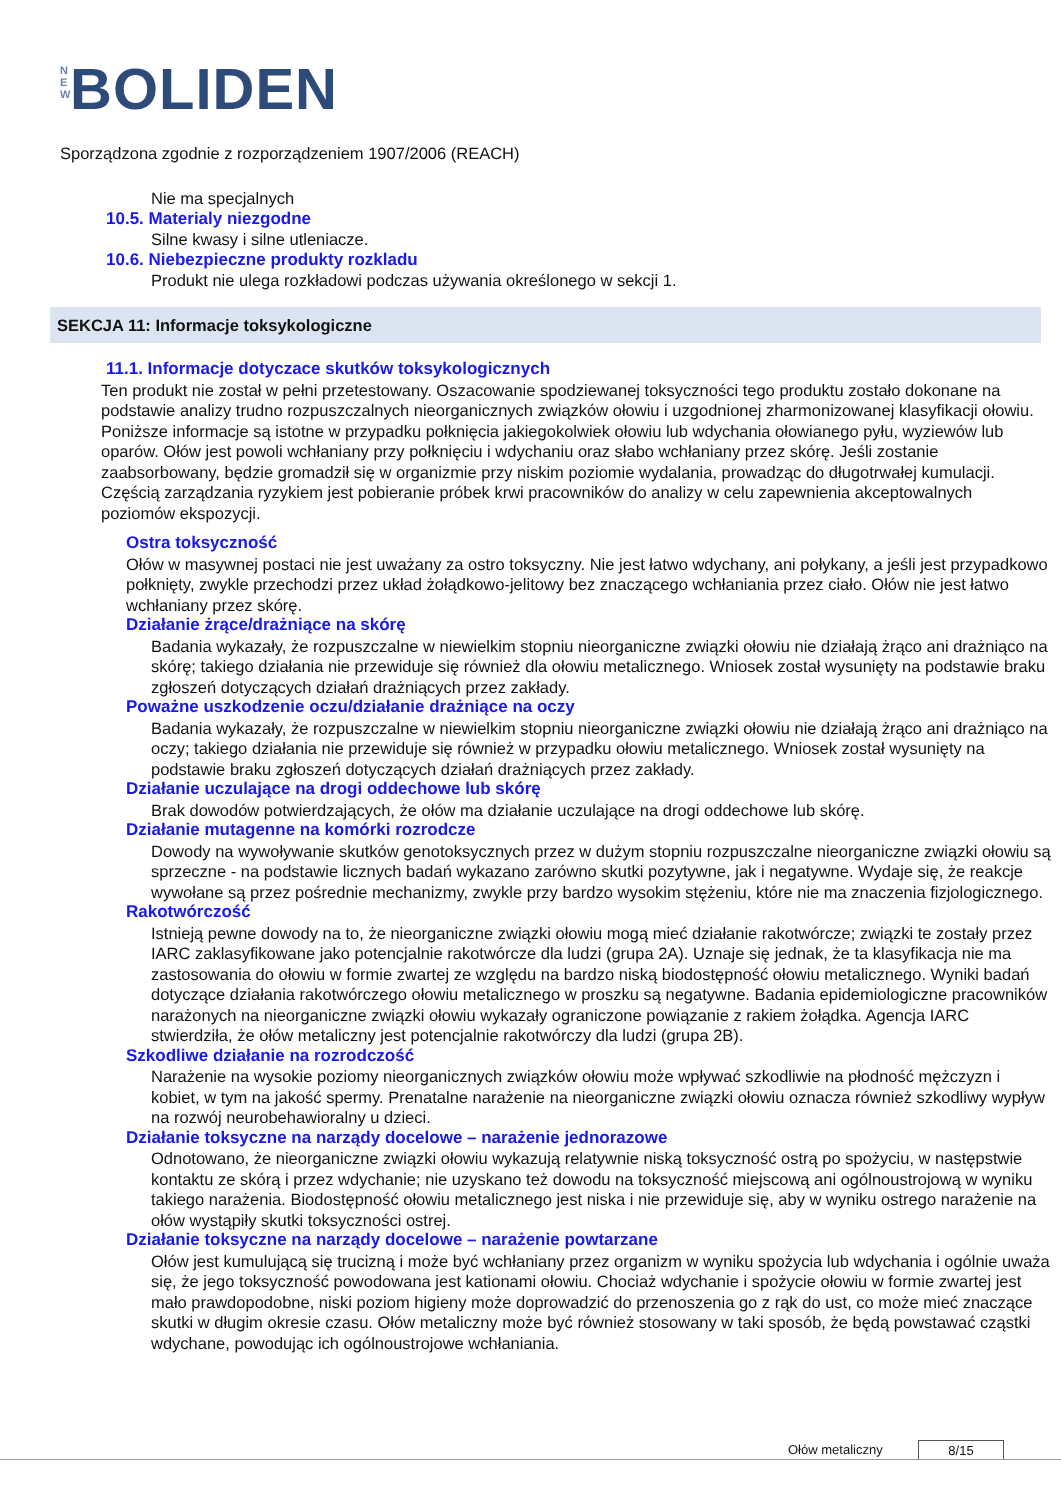N E W BOLIDEN
Sporządzona zgodnie z rozporządzeniem 1907/2006 (REACH)
Nie ma specjalnych
10.5. Materialy niezgodne
Silne kwasy i silne utleniacze.
10.6. Niebezpieczne produkty rozkladu
Produkt nie ulega rozkładowi podczas używania określonego w sekcji 1.
SEKCJA 11: Informacje toksykologiczne
11.1. Informacje dotyczace skutków toksykologicznych
Ten produkt nie został w pełni przetestowany. Oszacowanie spodziewanej toksyczności tego produktu zostało dokonane na podstawie analizy trudno rozpuszczalnych nieorganicznych związków ołowiu i uzgodnionej zharmonizowanej klasyfikacji ołowiu.
Poniższe informacje są istotne w przypadku połknięcia jakiegokolwiek ołowiu lub wdychania ołowianego pyłu, wyziewów lub oparów. Ołów jest powoli wchłaniany przy połknięciu i wdychaniu oraz słabo wchłaniany przez skórę. Jeśli zostanie zaabsorbowany, będzie gromadził się w organizmie przy niskim poziomie wydalania, prowadząc do długotrwałej kumulacji. Częścią zarządzania ryzykiem jest pobieranie próbek krwi pracowników do analizy w celu zapewnienia akceptowalnych poziomów ekspozycji.
Ostra toksyczność
Ołów w masywnej postaci nie jest uważany za ostro toksyczny. Nie jest łatwo wdychany, ani połykany, a jeśli jest przypadkowo połknięty, zwykle przechodzi przez układ żołądkowo-jelitowy bez znaczącego wchłaniania przez ciało. Ołów nie jest łatwo wchłaniany przez skórę.
Działanie żrące/drażniące na skórę
Badania wykazały, że rozpuszczalne w niewielkim stopniu nieorganiczne związki ołowiu nie działają żrąco ani drażniąco na skórę; takiego działania nie przewiduje się również dla ołowiu metalicznego. Wniosek został wysunięty na podstawie braku zgłoszeń dotyczących działań drażniących przez zakłady.
Poważne uszkodzenie oczu/działanie drażniące na oczy
Badania wykazały, że rozpuszczalne w niewielkim stopniu nieorganiczne związki ołowiu nie działają żrąco ani drażniąco na oczy; takiego działania nie przewiduje się również w przypadku ołowiu metalicznego. Wniosek został wysunięty na podstawie braku zgłoszeń dotyczących działań drażniących przez zakłady.
Działanie uczulające na drogi oddechowe lub skórę
Brak dowodów potwierdzających, że ołów ma działanie uczulające na drogi oddechowe lub skórę.
Działanie mutagenne na komórki rozrodcze
Dowody na wywoływanie skutków genotoksycznych przez w dużym stopniu rozpuszczalne nieorganiczne związki ołowiu są sprzeczne - na podstawie licznych badań wykazano zarówno skutki pozytywne, jak i negatywne. Wydaje się, że reakcje wywołane są przez pośrednie mechanizmy, zwykle przy bardzo wysokim stężeniu, które nie ma znaczenia fizjologicznego.
Rakotwórczość
Istnieją pewne dowody na to, że nieorganiczne związki ołowiu mogą mieć działanie rakotwórcze; związki te zostały przez IARC zaklasyfikowane jako potencjalnie rakotwórcze dla ludzi (grupa 2A). Uznaje się jednak, że ta klasyfikacja nie ma zastosowania do ołowiu w formie zwartej ze względu na bardzo niską biodostępność ołowiu metalicznego. Wyniki badań dotyczące działania rakotwórczego ołowiu metalicznego w proszku są negatywne. Badania epidemiologiczne pracowników narażonych na nieorganiczne związki ołowiu wykazały ograniczone powiązanie z rakiem żołądka. Agencja IARC stwierdziła, że ołów metaliczny jest potencjalnie rakotwórczy dla ludzi (grupa 2B).
Szkodliwe działanie na rozrodczość
Narażenie na wysokie poziomy nieorganicznych związków ołowiu może wpływać szkodliwie na płodność mężczyzn i kobiet, w tym na jakość spermy. Prenatalne narażenie na nieorganiczne związki ołowiu oznacza również szkodliwy wypływ na rozwój neurobehawioralny u dzieci.
Działanie toksyczne na narządy docelowe – narażenie jednorazowe
Odnotowano, że nieorganiczne związki ołowiu wykazują relatywnie niską toksyczność ostrą po spożyciu, w następstwie kontaktu ze skórą i przez wdychanie; nie uzyskano też dowodu na toksyczność miejscową ani ogólnoustrojową w wyniku takiego narażenia. Biodostępność ołowiu metalicznego jest niska i nie przewiduje się, aby w wyniku ostrego narażenie na ołów wystąpiły skutki toksyczności ostrej.
Działanie toksyczne na narządy docelowe – narażenie powtarzane
Ołów jest kumulującą się trucizną i może być wchłaniany przez organizm w wyniku spożycia lub wdychania i ogólnie uważa się, że jego toksyczność powodowana jest kationami ołowiu. Chociaż wdychanie i spożycie ołowiu w formie zwartej jest mało prawdopodobne, niski poziom higieny może doprowadzić do przenoszenia go z rąk do ust, co może mieć znaczące skutki w długim okresie czasu. Ołów metaliczny może być również stosowany w taki sposób, że będą powstawać cząstki wdychane, powodując ich ogólnoustrojowe wchłaniania.
Ołów metaliczny 8/15